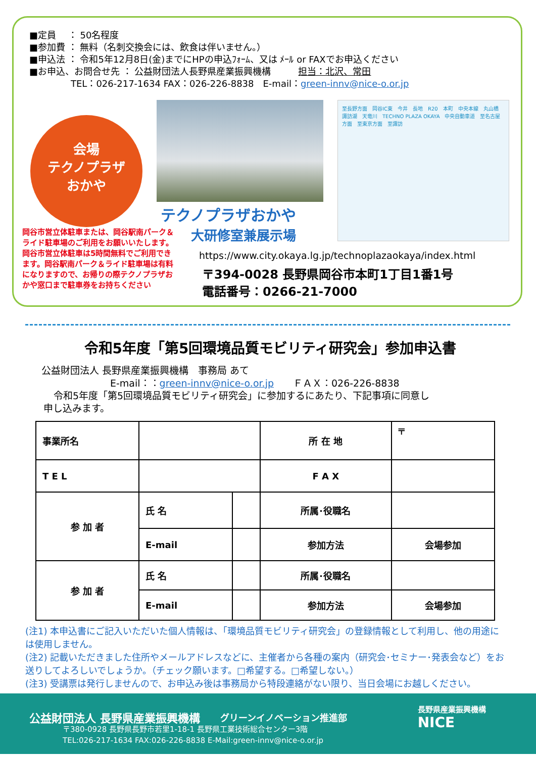■定員　 ： 50名程度
■参加費 ： 無料（名刺交換会には、飲食は伴いません。）
■申込法 ： 令和5年12月8日(金)までにHPの申込ﾌｫｰﾑ、又は ﾒｰﾙ or FAXでお申込ください
■お申込、お問合せ先 ： 公益財団法人長野県産業振興機構　　　担当：北沢、常田
TEL：026-217-1634 FAX：026-226-8838　E-mail：green-innv@nice-o.or.jp
会場
テクノプラザ
おかや
至長野方面　岡谷IC東　今井　長地　R20　本町　中央本線　丸山橋　諏訪湖　天竜川　TECHNO PLAZA OKAYA　中央自動車道　至名古屋方面　至東京方面　至諏訪
岡谷市営立体駐車または、岡谷駅南パーク＆ライド駐車場のご利用をお願いいたします。岡谷市営立体駐車は5時間無料でご利用できます。岡谷駅南パーク＆ライド駐車場は有料になりますので、お帰りの際テクノプラザおかや窓口まで駐車券をお持ちください
テクノプラザおかや
大研修室兼展示場
https://www.city.okaya.lg.jp/technoplazaokaya/index.html
〒394-0028 長野県岡谷市本町1丁目1番1号
電話番号：0266-21-7000
令和5年度「第5回環境品質モビリティ研究会」参加申込書
公益財団法人 長野県産業振興機構　事務局 あて
E-mail：：green-innv@nice-o.or.jp　　ＦＡＸ：026-226-8838
令和5年度「第5回環境品質モビリティ研究会」に参加するにあたり、下記事項に同意し
申し込みます。
| 事業所名 | | | 所 在 地 | 〒 |
| T E L | | | F A X | |
| 参 加 者 | 氏 名 | | 所属･役職名 | |
| | E-mail | | 参加方法 | 会場参加 |
| 参 加 者 | 氏 名 | | 所属･役職名 | |
| | E-mail | | 参加方法 | 会場参加 |
(注1) 本申込書にご記入いただいた個人情報は、「環境品質モビリティ研究会」の登録情報として利用し、他の用途には使用しません。
(注2) 記載いただきました住所やメールアドレスなどに、主催者から各種の案内（研究会･セミナー･発表会など）をお送りしてよろしいでしょうか。（チェック願います。□希望する。□希望しない。）
(注3) 受講票は発行しませんので、お申込み後は事務局から特段連絡がない限り、当日会場にお越しください。
公益財団法人 長野県産業振興機構 グリーンイノベーション推進部 長野県産業振興機構
NICE
〒380-0928 長野県長野市若里1-18-1 長野県工業技術総合センター3階
TEL:026-217-1634 FAX:026-226-8838 E-Mail:green-innv@nice-o.or.jp